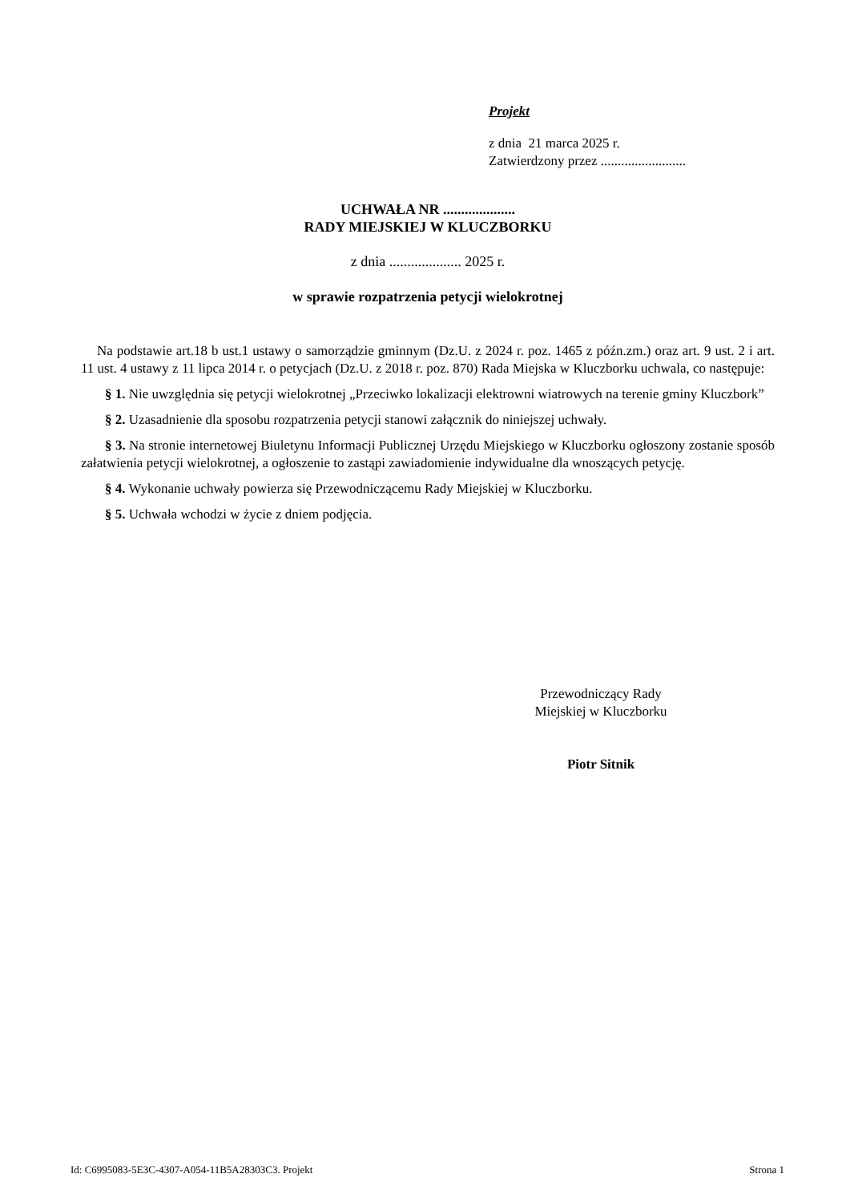Projekt
z dnia 21 marca 2025 r.
Zatwierdzony przez .........................
UCHWAŁA NR ....................
RADY MIEJSKIEJ W KLUCZBORKU
z dnia .................... 2025 r.
w sprawie rozpatrzenia petycji wielokrotnej
Na podstawie art.18 b ust.1 ustawy o samorządzie gminnym (Dz.U. z 2024 r. poz. 1465 z późn.zm.) oraz art. 9 ust. 2 i art. 11 ust. 4 ustawy z 11 lipca 2014 r. o petycjach (Dz.U. z 2018 r. poz. 870) Rada Miejska w Kluczborku uchwala, co następuje:
§ 1. Nie uwzględnia się petycji wielokrotnej „Przeciwko lokalizacji elektrowni wiatrowych na terenie gminy Kluczbork”
§ 2. Uzasadnienie dla sposobu rozpatrzenia petycji stanowi załącznik do niniejszej uchwały.
§ 3. Na stronie internetowej Biuletynu Informacji Publicznej Urzędu Miejskiego w Kluczborku ogłoszony zostanie sposób załatwienia petycji wielokrotnej, a ogłoszenie to zastąpi zawiadomienie indywidualne dla wnoszących petycję.
§ 4. Wykonanie uchwały powierza się Przewodniczącemu Rady Miejskiej w Kluczborku.
§ 5. Uchwała wchodzi w życie z dniem podjęcia.
Przewodniczący Rady
Miejskiej w Kluczborku
Piotr Sitnik
Id: C6995083-5E3C-4307-A054-11B5A28303C3. Projekt Strona 1